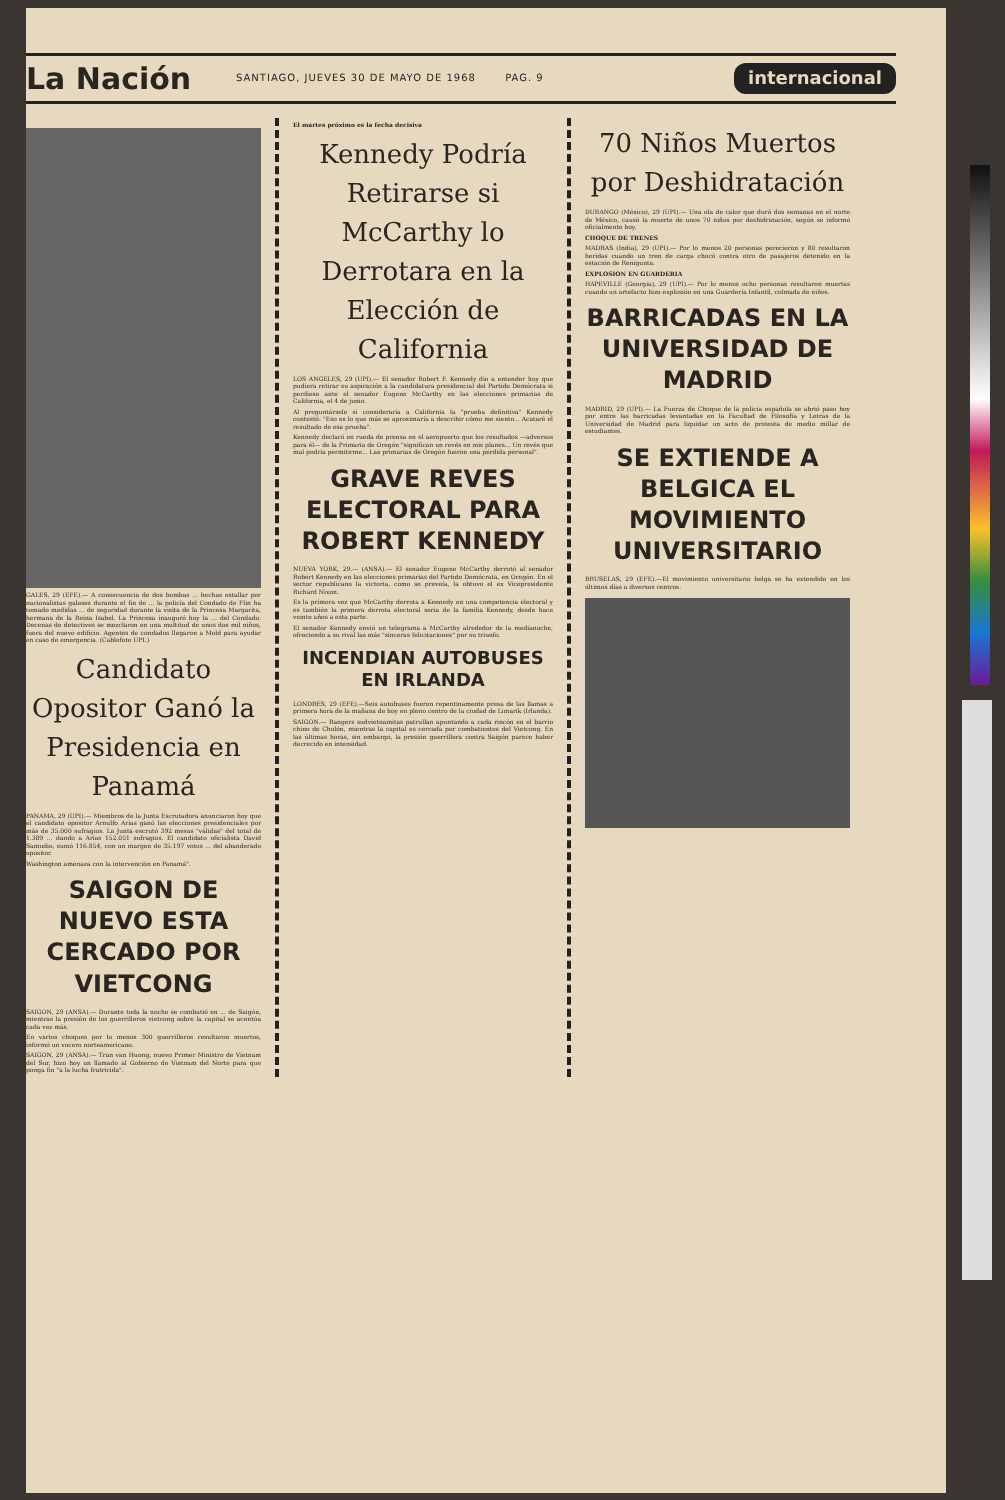La Nación
SANTIAGO, JUEVES 30 DE MAYO DE 1968 PAG. 9
internacional
GALES, 29 (EFE).— A consecuencia de dos bombas ... hechas estallar por nacionalistas galeses durante el fin de ... la policía del Condado de Flin ha tomado medidas ... de seguridad durante la visita de la Princesa Margarita, hermana de la Reina Isabel. La Princesa inauguró hoy la ... del Condado. Decenas de detectives se mezclaron en una multitud de unos dos mil niños, fuera del nuevo edificio. Agentes de condados llegaron a Mold para ayudar en caso de emergencia. (Cablefoto UPI.)
Candidato Opositor Ganó la Presidencia en Panamá
PANAMA, 29 (UPI).— Miembros de la Junta Escrutadora anunciaron hoy que el candidato opositor Arnulfo Arias ganó las elecciones presidenciales por más de 35.000 sufragios. La Junta escrutó 392 mesas "válidas" del total de 1.389 ... dando a Arias 152.051 sufragios. El candidato oficialista David Samudio, sumó 116.854, con un margen de 35.197 votos ... del abanderado opositor.
Washington amenaza con la intervención en Panamá".
SAIGON DE NUEVO ESTA CERCADO POR VIETCONG
SAIGON, 29 (ANSA).— Durante toda la noche se combatió en ... de Saigón, mientras la presión de los guerrilleros vietcong sobre la capital se acentúa cada vez más.
En varios choques por lo menos 300 guerrilleros resultaron muertos, informó un vocero norteamericano.
SAIGON, 29 (ANSA).— Tran van Huong, nuevo Primer Ministro de Vietnam del Sur, hizo hoy un llamado al Gobierno de Vietnam del Norte para que ponga fin "a la lucha fratricida".
El martes próximo es la fecha decisiva
Kennedy Podría Retirarse si McCarthy lo Derrotara en la Elección de California
LOS ANGELES, 29 (UPI).— El senador Robert F. Kennedy dio a entender hoy que pudiera retirar su aspiración a la candidatura presidencial del Partido Demócrata si perdiese ante el senador Eugene McCarthy en las elecciones primarias de California, el 4 de junio.
Al preguntársele si consideraría a California la "prueba definitiva" Kennedy contestó: "Eso es lo que más se aproximaría a describir cómo me siento... Acataré el resultado de esa prueba".
Kennedy declaró en rueda de prensa en el aeropuerto que los resultados —adversos para él— de la Primaria de Oregón "significan un revés en mis planes... Un revés que mal podría permitirme... Las primarias de Oregón fueron una pérdida personal".
GRAVE REVES ELECTORAL PARA ROBERT KENNEDY
NUEVA YORK, 29.— (ANSA).— El senador Eugene McCarthy derrotó al senador Robert Kennedy en las elecciones primarias del Partido Demócrata, en Oregón. En el sector republicano la victoria, como se preveía, la obtuvo el ex Vicepresidente Richard Nixon.
Es la primera vez que McCarthy derrota a Kennedy en una competencia electoral y es también la primera derrota electoral seria de la familia Kennedy, desde hace veinte años a esta parte.
El senador Kennedy envió un telegrama a McCarthy alrededor de la medianoche, ofreciendo a su rival las más "sinceras felicitaciones" por su triunfo.
INCENDIAN AUTOBUSES EN IRLANDA
LONDRES, 29 (EFE).—Seis autobuses fueron repentinamente presa de las llamas a primera hora de la mañana de hoy en pleno centro de la ciudad de Limarik (Irlanda).
SAIGON.— Rangers sudvietnamitas patrullan apuntando a cada rincón en el barrio chino de Cholón, mientras la capital es cercada por combatientes del Vietcong. En las últimas horas, sin embargo, la presión guerrillera contra Saigón parece haber decrecido en intensidad.
70 Niños Muertos por Deshidratación
DURANGO (México), 29 (UPI).— Una ola de calor que duró dos semanas en el norte de México, causó la muerte de unos 70 niños por deshidratación, según se informó oficialmente hoy.
CHOQUE DE TRENES
MADRAS (India), 29 (UPI).— Por lo menos 20 personas perecieron y 80 resultaron heridas cuando un tren de carga chocó contra otro de pasajeros detenido en la estación de Renigunta.
EXPLOSION EN GUARDERIA
HAPEVILLE (Georgia), 29 (UPI).— Por lo menos ocho personas resultaron muertas cuando un artefacto hizo explosión en una Guardería Infantil, colmada de niños.
BARRICADAS EN LA UNIVERSIDAD DE MADRID
MADRID, 29 (UPI).— La Fuerza de Choque de la policía española se abrió paso hoy por entre las barricadas levantadas en la Facultad de Filosofía y Letras de la Universidad de Madrid para liquidar un acto de protesta de medio millar de estudiantes.
SE EXTIENDE A BELGICA EL MOVIMIENTO UNIVERSITARIO
BRUSELAS, 29 (EFE).—El movimiento universitario belga se ha extendido en los últimos días a diversos centros.